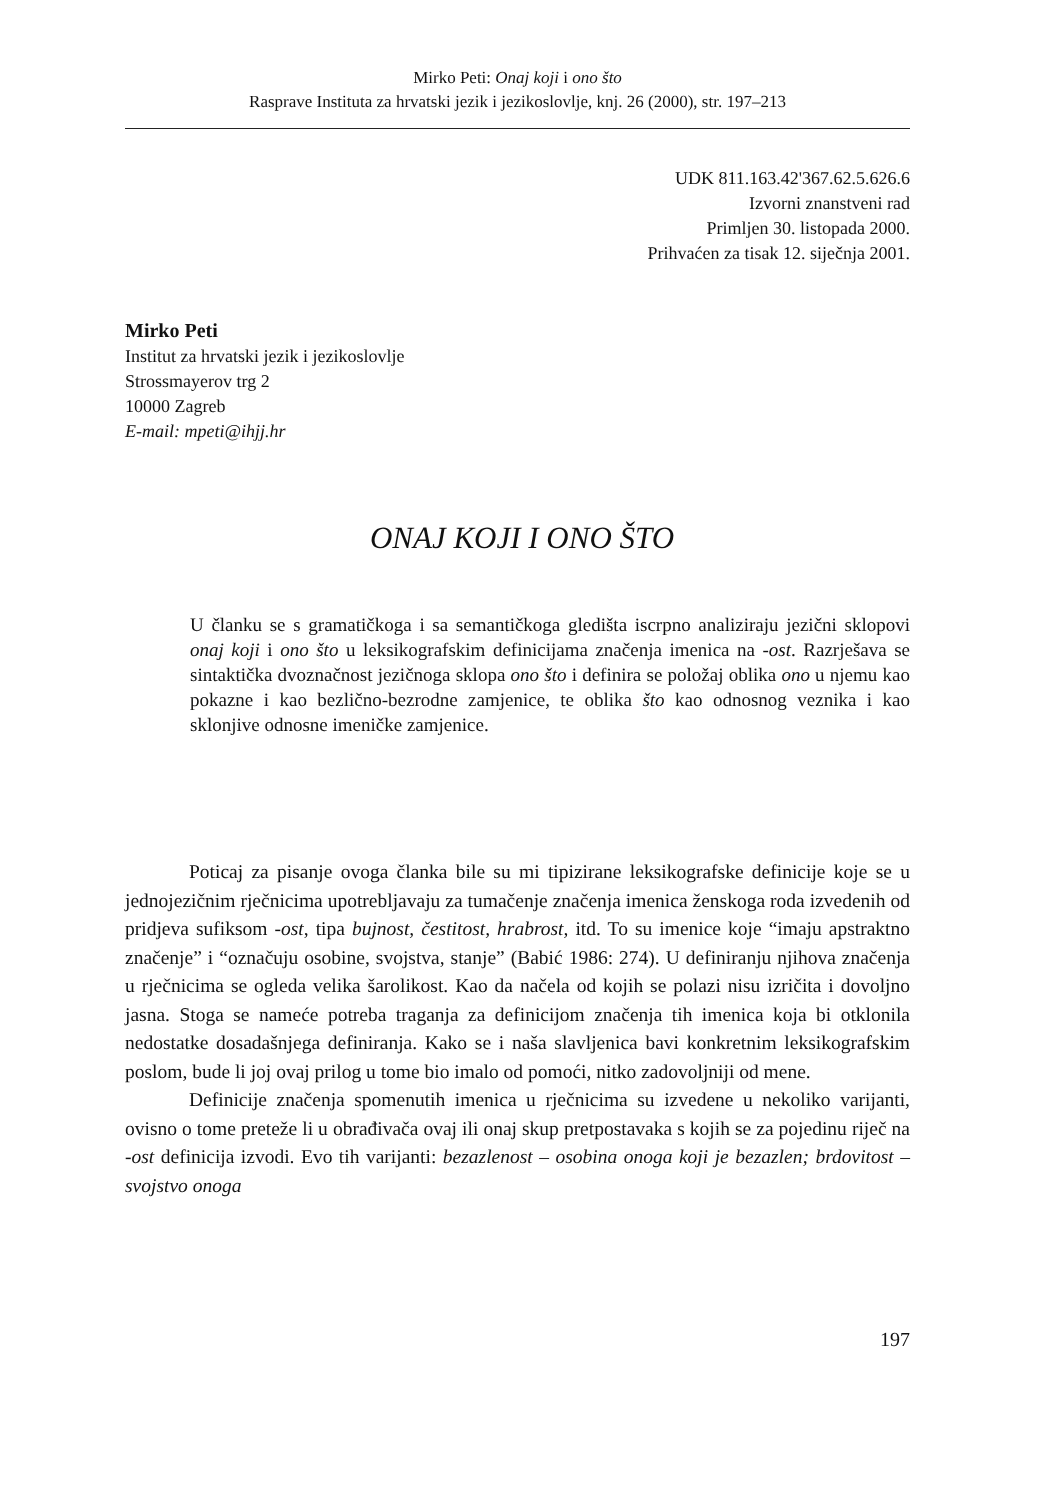Mirko Peti: Onaj koji i ono što
Rasprave Instituta za hrvatski jezik i jezikoslovlje, knj. 26 (2000), str. 197–213
UDK 811.163.42'367.62.5.626.6
Izvorni znanstveni rad
Primljen 30. listopada 2000.
Prihvaćen za tisak 12. siječnja 2001.
Mirko Peti
Institut za hrvatski jezik i jezikoslovlje
Strossmayerov trg 2
10000 Zagreb
E-mail: mpeti@ihjj.hr
ONAJ KOJI I ONO ŠTO
U članku se s gramatičkoga i sa semantičkoga gledišta iscrpno analiziraju jezični sklopovi onaj koji i ono što u leksikografskim definicijama značenja imenica na -ost. Razrješava se sintaktička dvoznačnost jezičnoga sklopa ono što i definira se položaj oblika ono u njemu kao pokazne i kao bezlično-bezrodne zamjenice, te oblika što kao odnosnog veznika i kao sklonjive odnosne imeničke zamjenice.
Poticaj za pisanje ovoga članka bile su mi tipizirane leksikografske definicije koje se u jednojezičnim rječnicima upotrebljavaju za tumačenje značenja imenica ženskoga roda izvedenih od pridjeva sufiksom -ost, tipa bujnost, čestitost, hrabrost, itd. To su imenice koje “imaju apstraktno značenje” i “označuju osobine, svojstva, stanje” (Babić 1986: 274). U definiranju njihova značenja u rječnicima se ogleda velika šarolikost. Kao da načela od kojih se polazi nisu izričita i dovoljno jasna. Stoga se nameće potreba traganja za definicijom značenja tih imenica koja bi otklonila nedostatke dosadašnjega definiranja. Kako se i naša slavljenica bavi konkretnim leksikografskim poslom, bude li joj ovaj prilog u tome bio imalo od pomoći, nitko zadovoljniji od mene.
Definicije značenja spomenutih imenica u rječnicima su izvedene u nekoliko varijanti, ovisno o tome preteže li u obrađivača ovaj ili onaj skup pretpostavaka s kojih se za pojedinu riječ na -ost definicija izvodi. Evo tih varijanti: bezazlenost – osobina onoga koji je bezazlen; brdovitost – svojstvo onoga
197